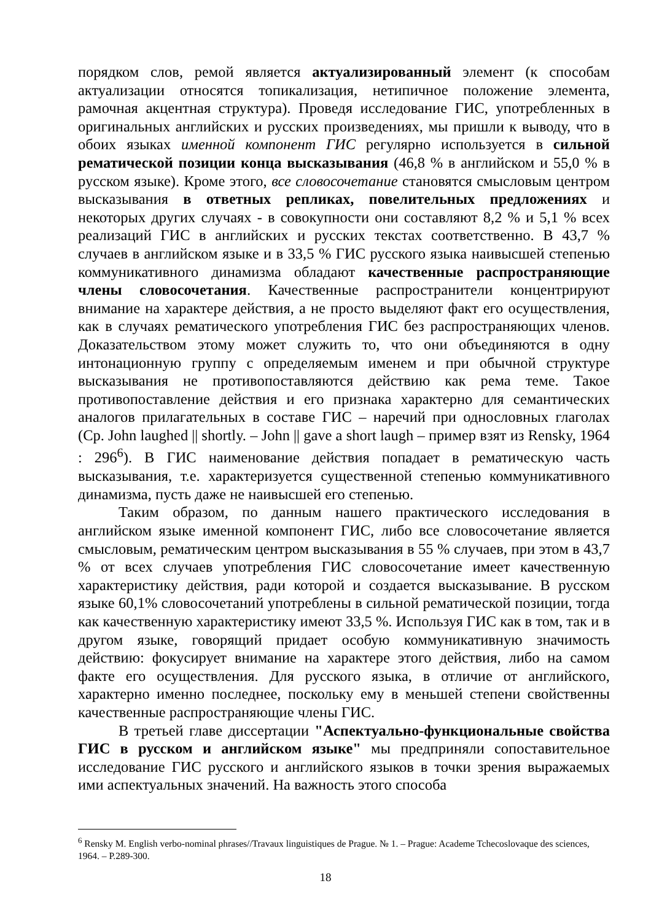порядком слов, ремой является актуализированный элемент (к способам актуализации относятся топикализация, нетипичное положение элемента, рамочная акцентная структура). Проведя исследование ГИС, употребленных в оригинальных английских и русских произведениях, мы пришли к выводу, что в обоих языках именной компонент ГИС регулярно используется в сильной рематической позиции конца высказывания (46,8 % в английском и 55,0 % в русском языке). Кроме этого, все словосочетание становятся смысловым центром высказывания в ответных репликах, повелительных предложениях и некоторых других случаях - в совокупности они составляют 8,2 % и 5,1 % всех реализаций ГИС в английских и русских текстах соответственно. В 43,7 % случаев в английском языке и в 33,5 % ГИС русского языка наивысшей степенью коммуникативного динамизма обладают качественные распространяющие члены словосочетания. Качественные распространители концентрируют внимание на характере действия, а не просто выделяют факт его осуществления, как в случаях рематического употребления ГИС без распространяющих членов. Доказательством этому может служить то, что они объединяются в одну интонационную группу с определяемым именем и при обычной структуре высказывания не противопоставляются действию как рема теме. Такое противопоставление действия и его признака характерно для семантических аналогов прилагательных в составе ГИС – наречий при однословных глаголах (Ср. John laughed || shortly. – John || gave a short laugh – пример взят из Rensky, 1964 : 296<sup>6</sup>). В ГИС наименование действия попадает в рематическую часть высказывания, т.е. характеризуется существенной степенью коммуникативного динамизма, пусть даже не наивысшей его степенью.
Таким образом, по данным нашего практического исследования в английском языке именной компонент ГИС, либо все словосочетание является смысловым, рематическим центром высказывания в 55 % случаев, при этом в 43,7 % от всех случаев употребления ГИС словосочетание имеет качественную характеристику действия, ради которой и создается высказывание. В русском языке 60,1% словосочетаний употреблены в сильной рематической позиции, тогда как качественную характеристику имеют 33,5 %. Используя ГИС как в том, так и в другом языке, говорящий придает особую коммуникативную значимость действию: фокусирует внимание на характере этого действия, либо на самом факте его осуществления. Для русского языка, в отличие от английского, характерно именно последнее, поскольку ему в меньшей степени свойственны качественные распространяющие члены ГИС.
В третьей главе диссертации "Аспектуально-функциональные свойства ГИС в русском и английском языке" мы предприняли сопоставительное исследование ГИС русского и английского языков в точки зрения выражаемых ими аспектуальных значений. На важность этого способа
<sup>6</sup> Rensky M. English verbo-nominal phrases//Travaux linguistiques de Prague. № 1. – Prague: Academe Tchecoslovaque des sciences, 1964. – P.289-300.
18